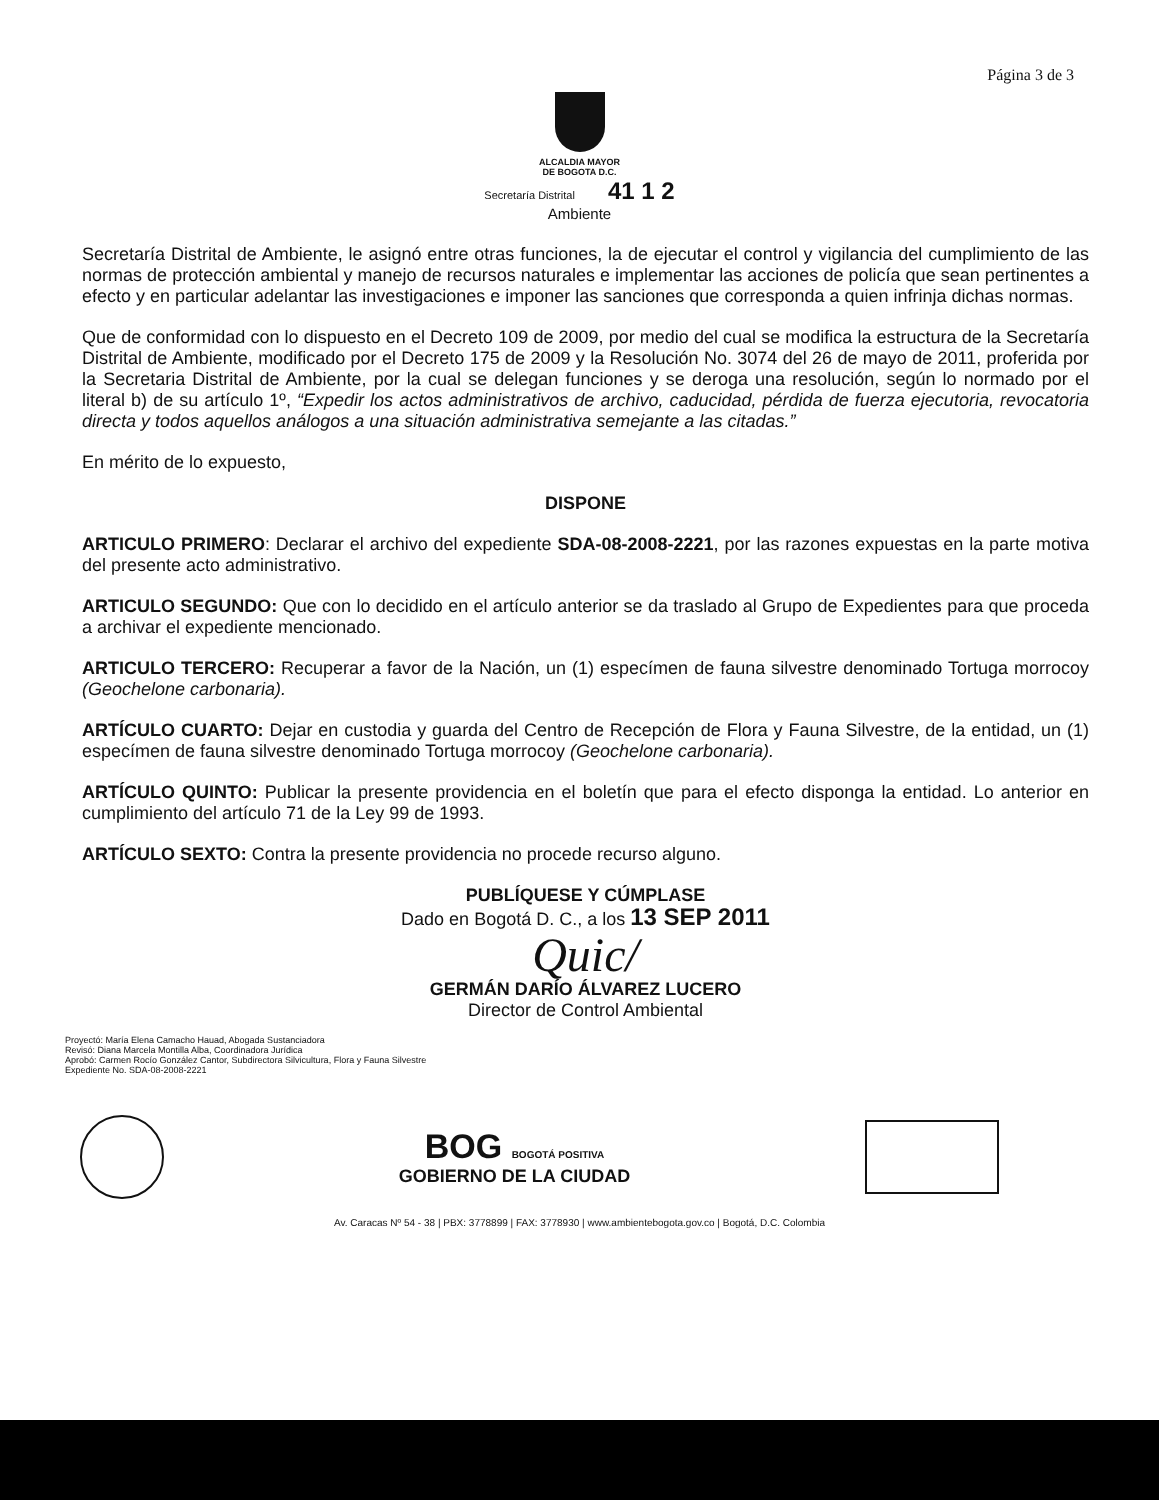Página 3 de 3
ALCALDIA MAYOR
DE BOGOTA D.C.
Secretaría Distrital 41 1 2
Ambiente
Secretaría Distrital de Ambiente, le asignó entre otras funciones, la de ejecutar el control y vigilancia del cumplimiento de las normas de protección ambiental y manejo de recursos naturales e implementar las acciones de policía que sean pertinentes a efecto y en particular adelantar las investigaciones e imponer las sanciones que corresponda a quien infrinja dichas normas.
Que de conformidad con lo dispuesto en el Decreto 109 de 2009, por medio del cual se modifica la estructura de la Secretaría Distrital de Ambiente, modificado por el Decreto 175 de 2009 y la Resolución No. 3074 del 26 de mayo de 2011, proferida por la Secretaria Distrital de Ambiente, por la cual se delegan funciones y se deroga una resolución, según lo normado por el literal b) de su artículo 1º, “Expedir los actos administrativos de archivo, caducidad, pérdida de fuerza ejecutoria, revocatoria directa y todos aquellos análogos a una situación administrativa semejante a las citadas.”
En mérito de lo expuesto,
DISPONE
ARTICULO PRIMERO: Declarar el archivo del expediente SDA-08-2008-2221, por las razones expuestas en la parte motiva del presente acto administrativo.
ARTICULO SEGUNDO: Que con lo decidido en el artículo anterior se da traslado al Grupo de Expedientes para que proceda a archivar el expediente mencionado.
ARTICULO TERCERO: Recuperar a favor de la Nación, un (1) especímen de fauna silvestre denominado Tortuga morrocoy (Geochelone carbonaria).
ARTÍCULO CUARTO: Dejar en custodia y guarda del Centro de Recepción de Flora y Fauna Silvestre, de la entidad, un (1) especímen de fauna silvestre denominado Tortuga morrocoy (Geochelone carbonaria).
ARTÍCULO QUINTO: Publicar la presente providencia en el boletín que para el efecto disponga la entidad. Lo anterior en cumplimiento del artículo 71 de la Ley 99 de 1993.
ARTÍCULO SEXTO: Contra la presente providencia no procede recurso alguno.
PUBLÍQUESE Y CÚMPLASE
Dado en Bogotá D. C., a los 13 SEP 2011
Quic/
GERMÁN DARÍO ÁLVAREZ LUCERO
Director de Control Ambiental
Proyectó: María Elena Camacho Hauad, Abogada Sustanciadora
Revisó: Diana Marcela Montilla Alba, Coordinadora Jurídica
Aprobó: Carmen Rocío González Cantor, Subdirectora Silvicultura, Flora y Fauna Silvestre
Expediente No. SDA-08-2008-2221
BOG BOGOTÁ POSITIVA
GOBIERNO DE LA CIUDAD
Av. Caracas Nº 54 - 38 | PBX: 3778899 | FAX: 3778930 | www.ambientebogota.gov.co | Bogotá, D.C. Colombia